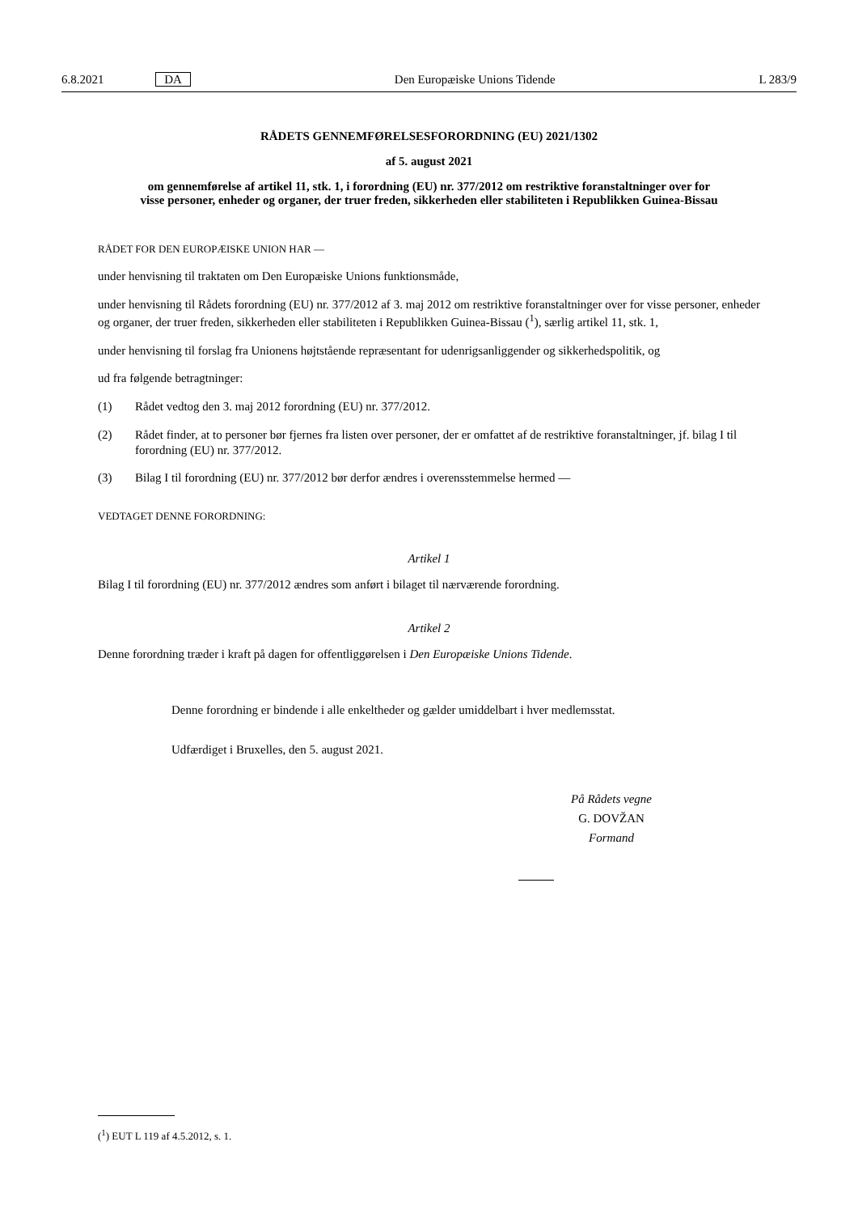6.8.2021 DA Den Europæiske Unions Tidende L 283/9
RÅDETS GENNEMFØRELSESFORORDNING (EU) 2021/1302
af 5. august 2021
om gennemførelse af artikel 11, stk. 1, i forordning (EU) nr. 377/2012 om restriktive foranstaltninger over for visse personer, enheder og organer, der truer freden, sikkerheden eller stabiliteten i Republikken Guinea-Bissau
RÅDET FOR DEN EUROPÆISKE UNION HAR —
under henvisning til traktaten om Den Europæiske Unions funktionsmåde,
under henvisning til Rådets forordning (EU) nr. 377/2012 af 3. maj 2012 om restriktive foranstaltninger over for visse personer, enheder og organer, der truer freden, sikkerheden eller stabiliteten i Republikken Guinea-Bissau (<sup>1</sup>), særlig artikel 11, stk. 1,
under henvisning til forslag fra Unionens højtstående repræsentant for udenrigsanliggender og sikkerhedspolitik, og
ud fra følgende betragtninger:
(1) Rådet vedtog den 3. maj 2012 forordning (EU) nr. 377/2012.
(2) Rådet finder, at to personer bør fjernes fra listen over personer, der er omfattet af de restriktive foranstaltninger, jf. bilag I til forordning (EU) nr. 377/2012.
(3) Bilag I til forordning (EU) nr. 377/2012 bør derfor ændres i overensstemmelse hermed —
VEDTAGET DENNE FORORDNING:
Artikel 1
Bilag I til forordning (EU) nr. 377/2012 ændres som anført i bilaget til nærværende forordning.
Artikel 2
Denne forordning træder i kraft på dagen for offentliggørelsen i Den Europæiske Unions Tidende.
Denne forordning er bindende i alle enkeltheder og gælder umiddelbart i hver medlemsstat.
Udfærdiget i Bruxelles, den 5. august 2021.
På Rådets vegne
G. DOVŽAN
Formand
(<sup>1</sup>) EUT L 119 af 4.5.2012, s. 1.